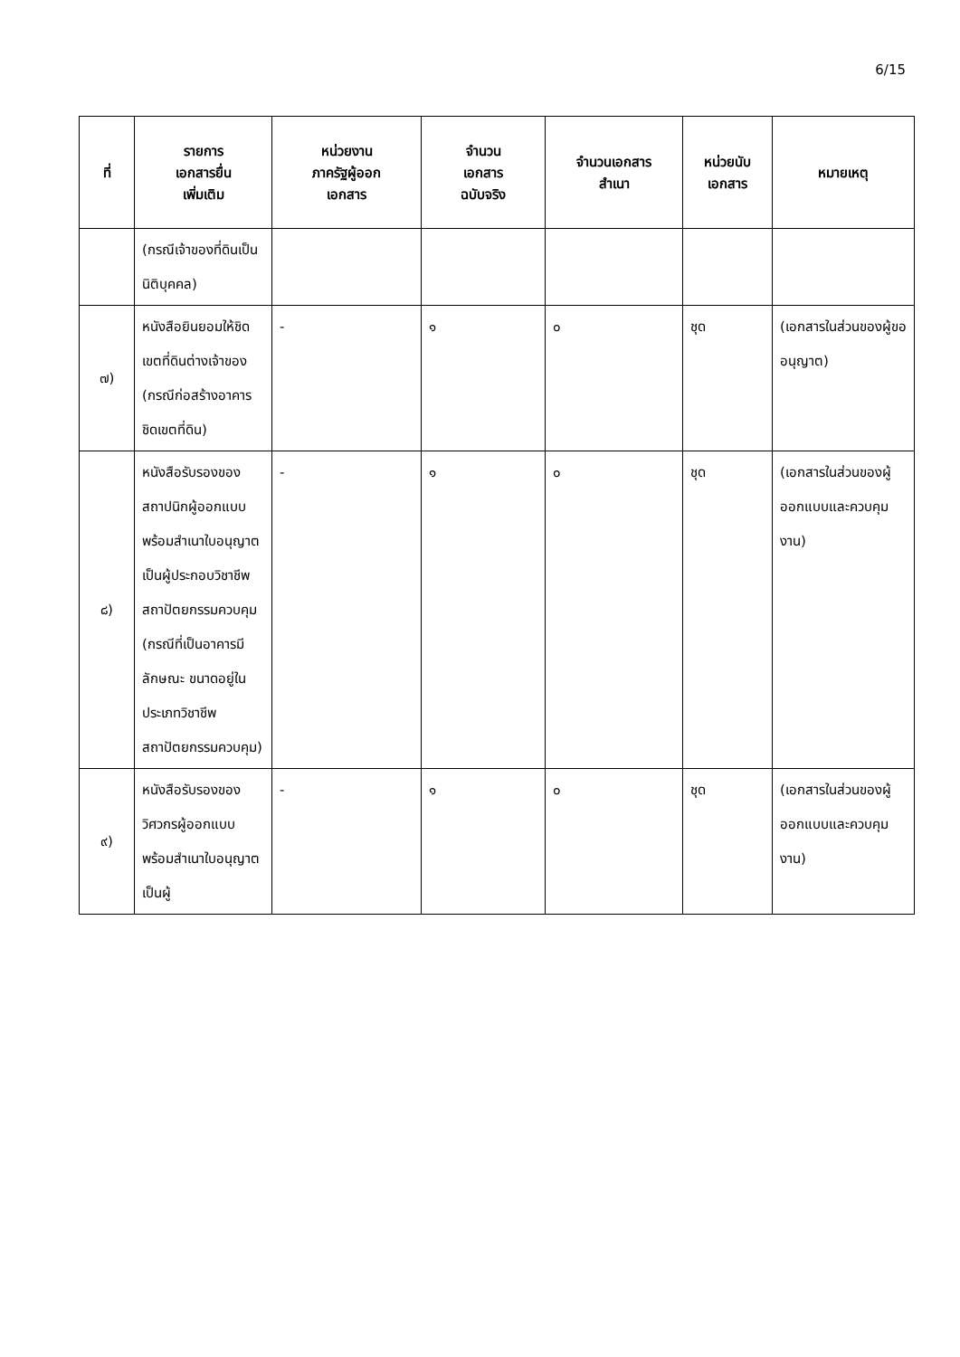6/15
| ที่ | รายการ เอกสารยื่น เพิ่มเติม | หน่วยงาน ภาครัฐผู้ออก เอกสาร | จำนวน เอกสาร ฉบับจริง | จำนวนเอกสาร สำเนา | หน่วยนับ เอกสาร | หมายเหตุ |
| --- | --- | --- | --- | --- | --- | --- |
| | (กรณีเจ้าของที่ดินเป็นนิติบุคคล) | | | | | |
| ๗) | หนังสือยินยอมให้ชิดเขตที่ดินต่างเจ้าของ (กรณีก่อสร้างอาคารชิดเขตที่ดิน) | - | ๑ | ๐ | ชุด | (เอกสารในส่วนของผู้ขออนุญาต) |
| ๘) | หนังสือรับรองของสถาปนิกผู้ออกแบบพร้อมสำเนาใบอนุญาตเป็นผู้ประกอบวิชาชีพสถาปัตยกรรมควบคุม (กรณีที่เป็นอาคารมีลักษณะ ขนาดอยู่ในประเภทวิชาชีพสถาปัตยกรรมควบคุม) | - | ๑ | ๐ | ชุด | (เอกสารในส่วนของผู้ออกแบบและควบคุมงาน) |
| ๙) | หนังสือรับรองของวิศวกรผู้ออกแบบพร้อมสำเนาใบอนุญาตเป็นผู้ | - | ๑ | ๐ | ชุด | (เอกสารในส่วนของผู้ออกแบบและควบคุมงาน) |